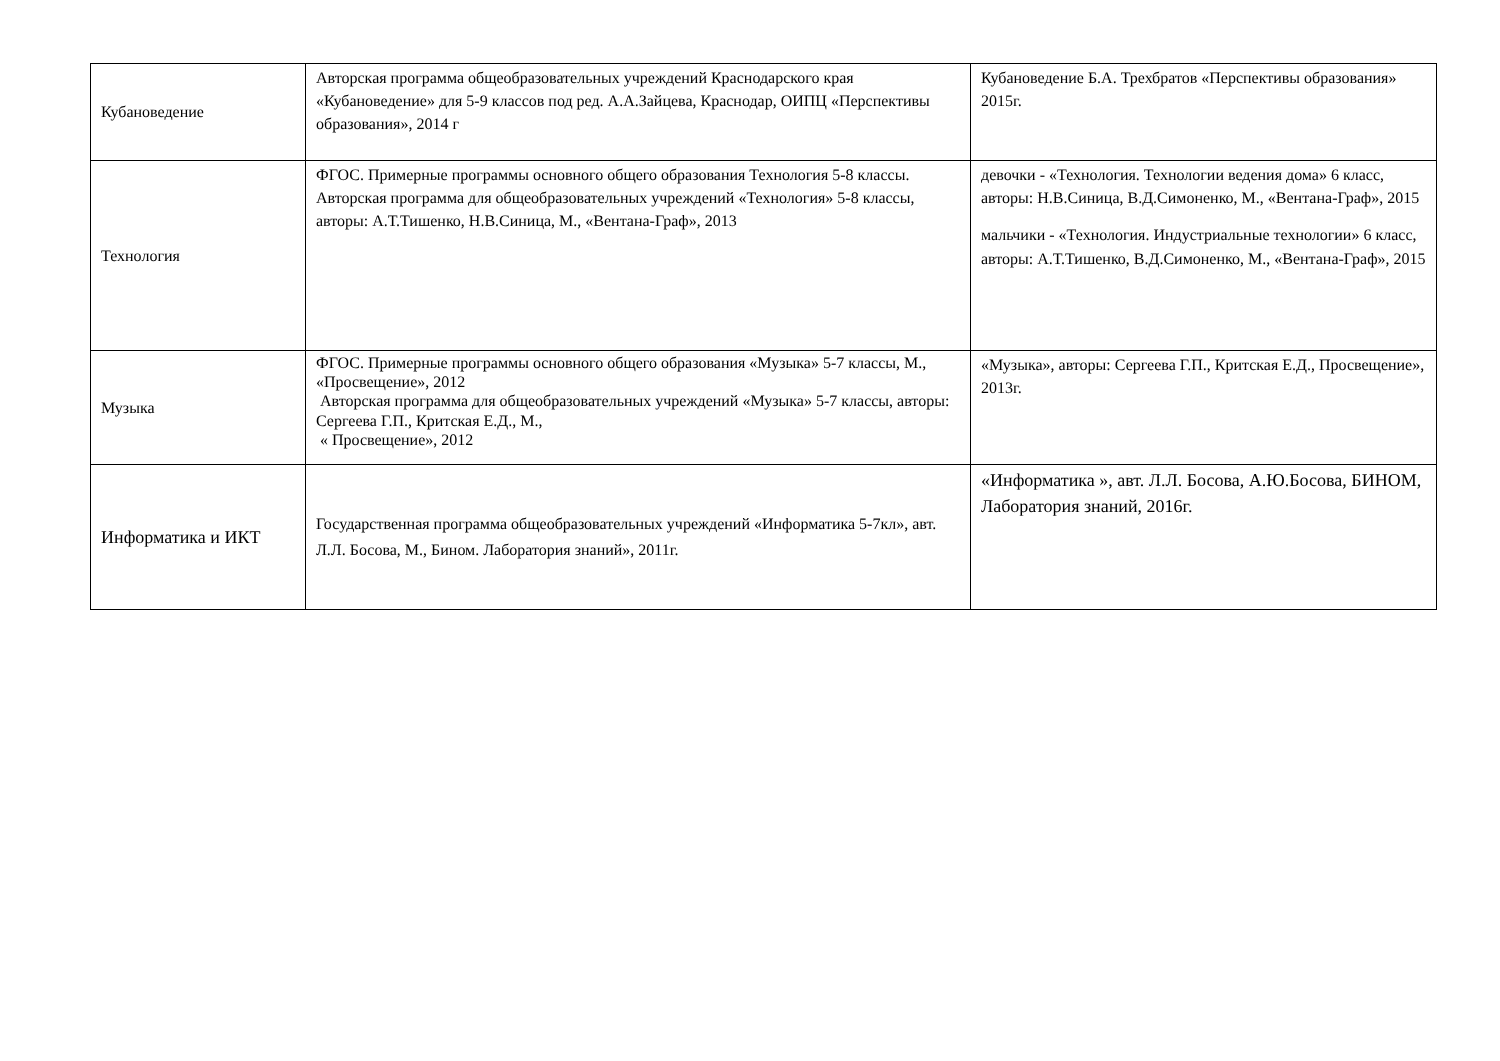| Кубановедение | Авторская программа общеобразовательных учреждений Краснодарского края «Кубановедение» для 5-9 классов под ред. А.А.Зайцева, Краснодар, ОИПЦ «Перспективы образования», 2014 г | Кубановедение Б.А. Трехбратов «Перспективы образования» 2015г. |
| Технология | ФГОС. Примерные программы основного общего образования Технология 5-8 классы. Авторская программа для общеобразовательных учреждений «Технология» 5-8 классы, авторы: А.Т.Тишенко, Н.В.Синица, М., «Вентана-Граф», 2013 | девочки - «Технология. Технологии ведения дома» 6 класс, авторы: Н.В.Синица, В.Д.Симоненко, М., «Вентана-Граф», 2015 мальчики - «Технология. Индустриальные технологии» 6 класс, авторы: А.Т.Тишенко, В.Д.Симоненко, М., «Вентана-Граф», 2015 |
| Музыка | ФГОС. Примерные программы основного общего образования «Музыка» 5-7 классы, М., «Просвещение», 2012 Авторская программа для общеобразовательных учреждений «Музыка» 5-7 классы, авторы: Сергеева Г.П., Критская Е.Д., М., « Просвещение», 2012 | «Музыка», авторы: Сергеева Г.П., Критская Е.Д., Просвещение», 2013г. |
| Информатика и ИКТ | Государственная программа общеобразовательных учреждений «Информатика 5-7кл», авт. Л.Л. Босова, М., Бином. Лаборатория знаний», 2011г. | «Информатика », авт. Л.Л. Босова, А.Ю.Босова, БИНОМ, Лаборатория знаний, 2016г. |